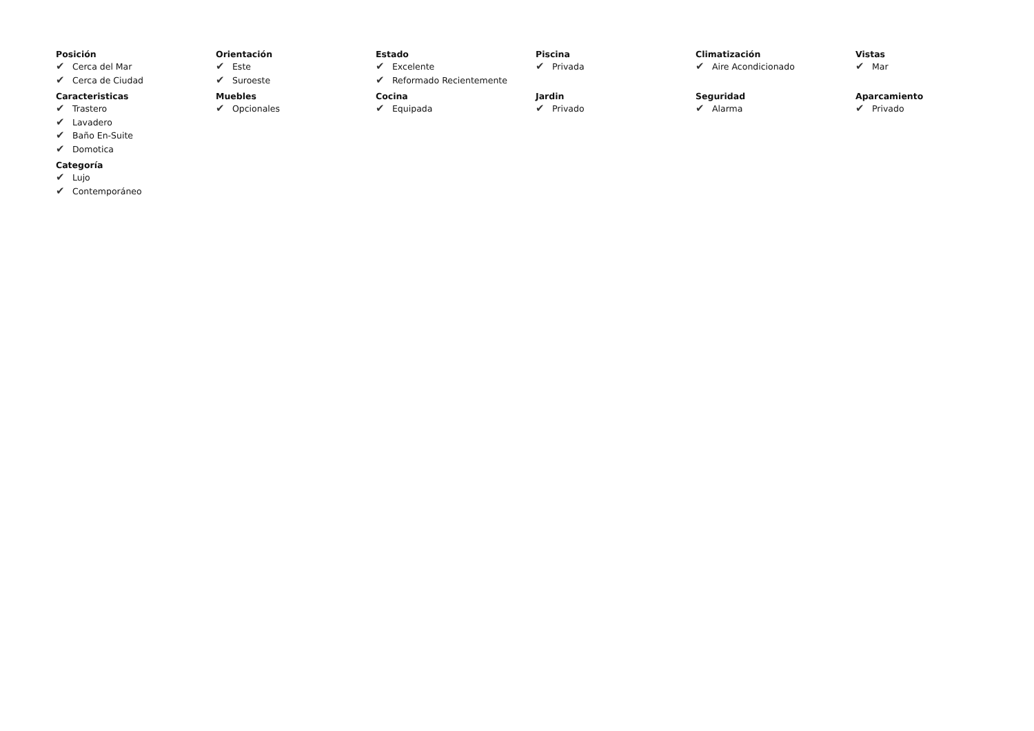Posición
✔ Cerca del Mar
✔ Cerca de Ciudad
Orientación
✔ Este
✔ Suroeste
Estado
✔ Excelente
✔ Reformado Recientemente
Piscina
✔ Privada
Climatización
✔ Aire Acondicionado
Vistas
✔ Mar
Caracteristicas
✔ Trastero
✔ Lavadero
✔ Baño En-Suite
✔ Domotica
Muebles
✔ Opcionales
Cocina
✔ Equipada
Jardin
✔ Privado
Seguridad
✔ Alarma
Aparcamiento
✔ Privado
Categoría
✔ Lujo
✔ Contemporáneo